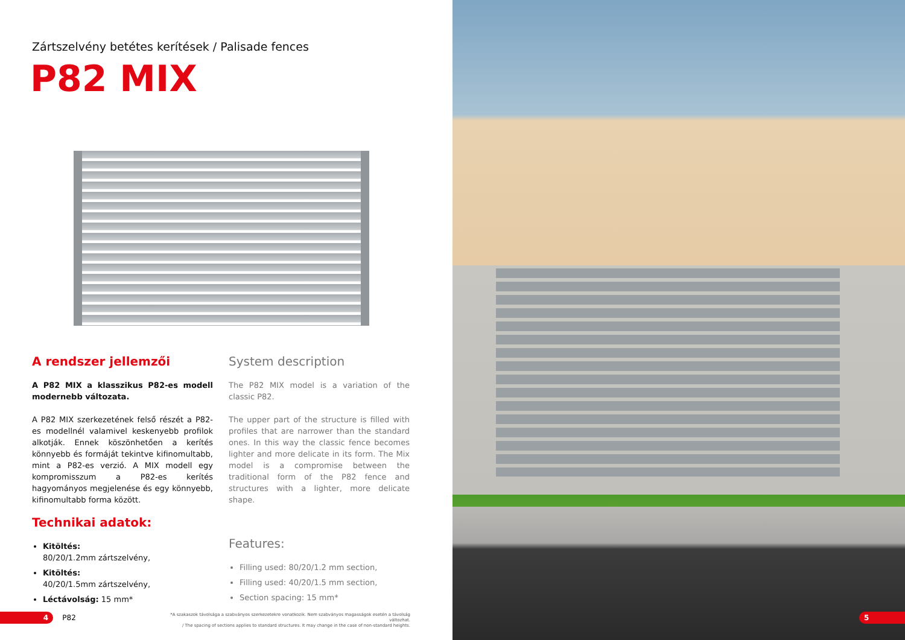Zártszelvény betétes kerítések / Palisade fences
P82 MIX
A rendszer jellemzői
A P82 MIX a klasszikus P82-es modell modernebb változata.
A P82 MIX szerkezetének felső részét a P82-es modellnél valamivel keskenyebb profilok alkotják. Ennek köszönhetően a kerítés könnyebb és formáját tekintve kifinomultabb, mint a P82-es verzió. A MIX modell egy kompromisszum a P82-es kerítés hagyományos megjelenése és egy könnyebb, kifinomultabb forma között.
Technikai adatok:
Kitöltés:
80/20/1.2mm zártszelvény,
Kitöltés:
40/20/1.5mm zártszelvény,
Léctávolság: 15 mm*
System description
The P82 MIX model is a variation of the classic P82.
The upper part of the structure is filled with profiles that are narrower than the standard ones. In this way the classic fence becomes lighter and more delicate in its form. The Mix model is a compromise between the traditional form of the P82 fence and structures with a lighter, more delicate shape.
Features:
Filling used: 80/20/1.2 mm section,
Filling used: 40/20/1.5 mm section,
Section spacing: 15 mm*
4 P82
*A szakaszok távolsága a szabványos szerkezetekre vonatkozik. Nem szabványos magasságok esetén a távolság változhat.
/ The spacing of sections applies to standard structures. It may change in the case of non-standard heights.
5